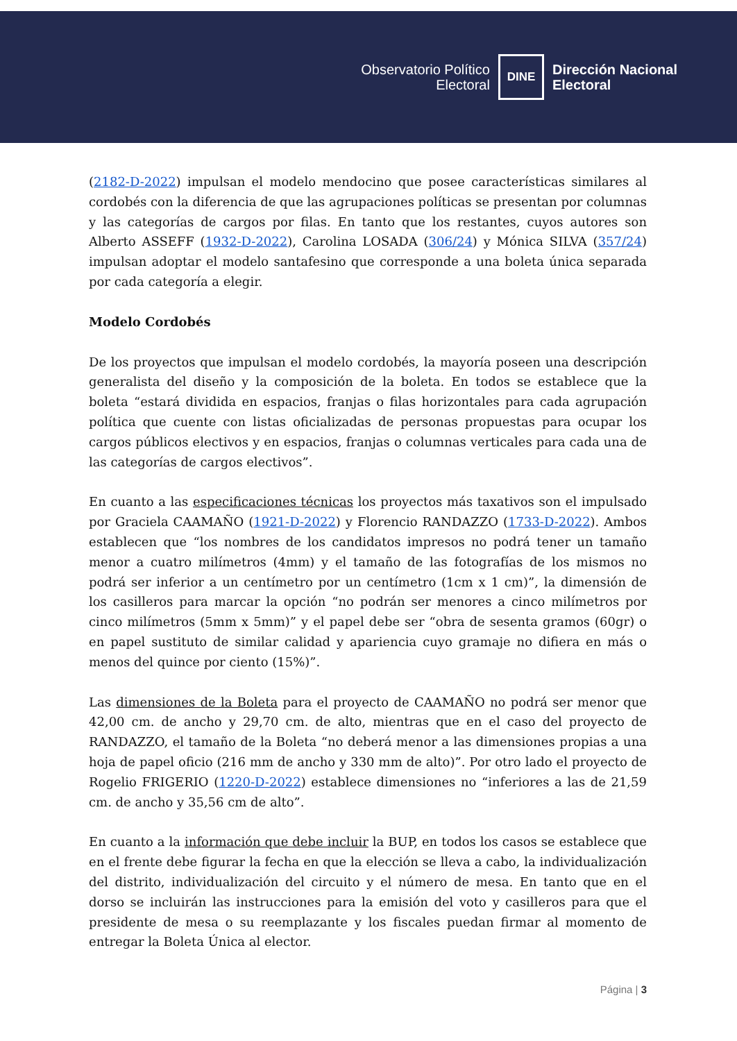Observatorio Político
Electoral
DINE
Dirección Nacional
Electoral
(2182-D-2022) impulsan el modelo mendocino que posee características similares al cordobés con la diferencia de que las agrupaciones políticas se presentan por columnas y las categorías de cargos por filas. En tanto que los restantes, cuyos autores son Alberto ASSEFF (1932-D-2022), Carolina LOSADA (306/24) y Mónica SILVA (357/24) impulsan adoptar el modelo santafesino que corresponde a una boleta única separada por cada categoría a elegir.
Modelo Cordobés
De los proyectos que impulsan el modelo cordobés, la mayoría poseen una descripción generalista del diseño y la composición de la boleta. En todos se establece que la boleta “estará dividida en espacios, franjas o filas horizontales para cada agrupación política que cuente con listas oficializadas de personas propuestas para ocupar los cargos públicos electivos y en espacios, franjas o columnas verticales para cada una de las categorías de cargos electivos”.
En cuanto a las especificaciones técnicas los proyectos más taxativos son el impulsado por Graciela CAAMAÑO (1921-D-2022) y Florencio RANDAZZO (1733-D-2022). Ambos establecen que “los nombres de los candidatos impresos no podrá tener un tamaño menor a cuatro milímetros (4mm) y el tamaño de las fotografías de los mismos no podrá ser inferior a un centímetro por un centímetro (1cm x 1 cm)”, la dimensión de los casilleros para marcar la opción “no podrán ser menores a cinco milímetros por cinco milímetros (5mm x 5mm)” y el papel debe ser “obra de sesenta gramos (60gr) o en papel sustituto de similar calidad y apariencia cuyo gramaje no difiera en más o menos del quince por ciento (15%)”.
Las dimensiones de la Boleta para el proyecto de CAAMAÑO no podrá ser menor que 42,00 cm. de ancho y 29,70 cm. de alto, mientras que en el caso del proyecto de RANDAZZO, el tamaño de la Boleta “no deberá menor a las dimensiones propias a una hoja de papel oficio (216 mm de ancho y 330 mm de alto)”. Por otro lado el proyecto de Rogelio FRIGERIO (1220-D-2022) establece dimensiones no “inferiores a las de 21,59 cm. de ancho y 35,56 cm de alto”.
En cuanto a la información que debe incluir la BUP, en todos los casos se establece que en el frente debe figurar la fecha en que la elección se lleva a cabo, la individualización del distrito, individualización del circuito y el número de mesa. En tanto que en el dorso se incluirán las instrucciones para la emisión del voto y casilleros para que el presidente de mesa o su reemplazante y los fiscales puedan firmar al momento de entregar la Boleta Única al elector.
Página | 3